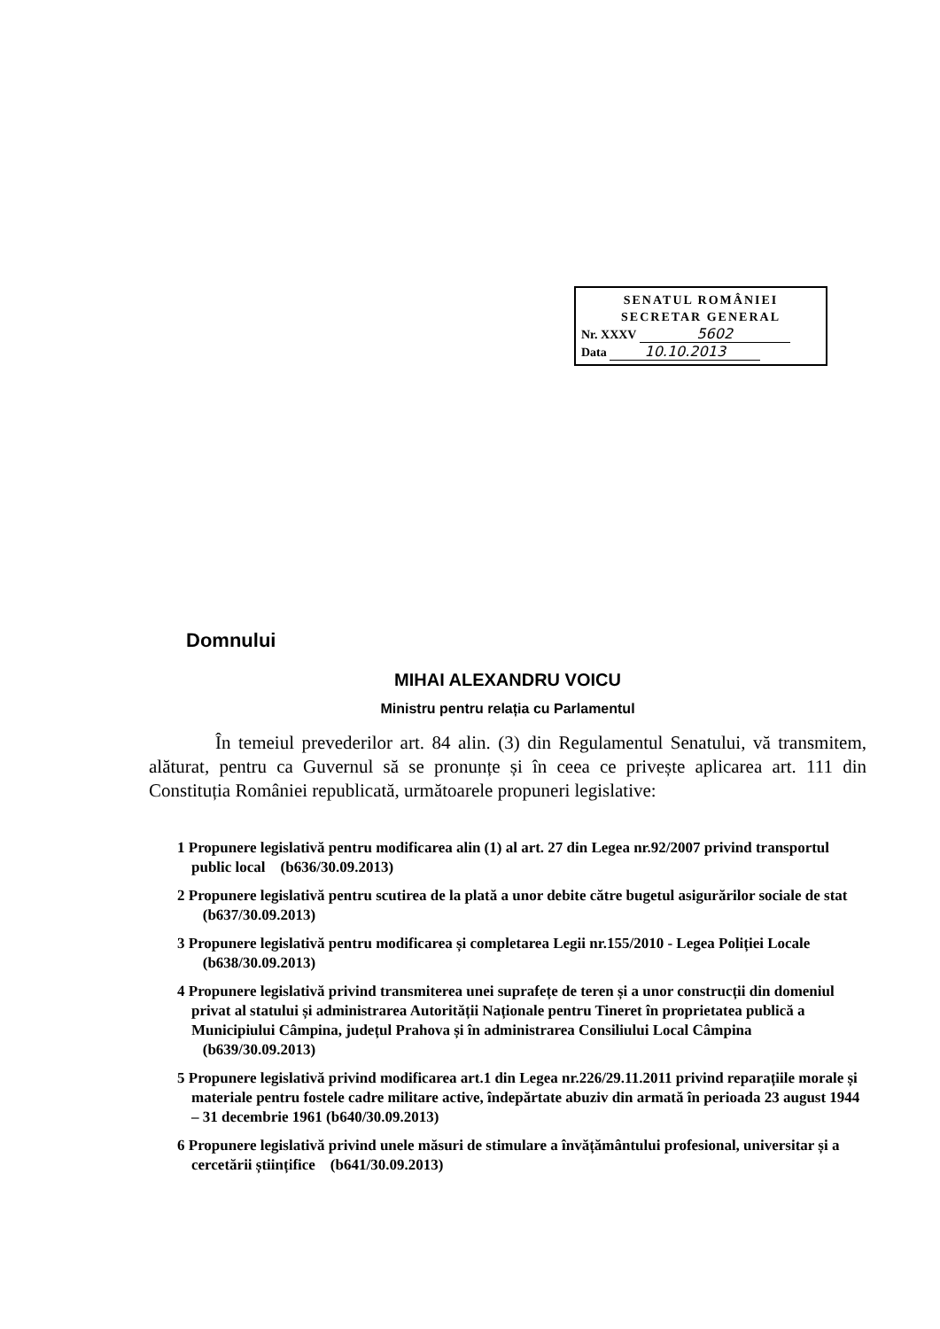SENATUL ROMÂNIEI
SECRETAR GENERAL
Nr. XXXV 5602
Data 10.10.2013
Domnului
MIHAI ALEXANDRU VOICU
Ministru pentru relația cu Parlamentul
În temeiul prevederilor art. 84 alin. (3) din Regulamentul Senatului, vă transmitem, alăturat, pentru ca Guvernul să se pronunțe și în ceea ce privește aplicarea art. 111 din Constituția României republicată, următoarele propuneri legislative:
1 Propunere legislativă pentru modificarea alin (1) al art. 27 din Legea nr.92/2007 privind transportul public local (b636/30.09.2013)
2 Propunere legislativă pentru scutirea de la plată a unor debite către bugetul asigurărilor sociale de stat (b637/30.09.2013)
3 Propunere legislativă pentru modificarea și completarea Legii nr.155/2010 - Legea Poliției Locale (b638/30.09.2013)
4 Propunere legislativă privind transmiterea unei suprafețe de teren și a unor construcții din domeniul privat al statului și administrarea Autorității Naționale pentru Tineret în proprietatea publică a Municipiului Câmpina, județul Prahova și în administrarea Consiliului Local Câmpina (b639/30.09.2013)
5 Propunere legislativă privind modificarea art.1 din Legea nr.226/29.11.2011 privind reparațiile morale și materiale pentru fostele cadre militare active, îndepărtate abuziv din armată în perioada 23 august 1944 – 31 decembrie 1961 (b640/30.09.2013)
6 Propunere legislativă privind unele măsuri de stimulare a învățământului profesional, universitar și a cercetării științifice (b641/30.09.2013)